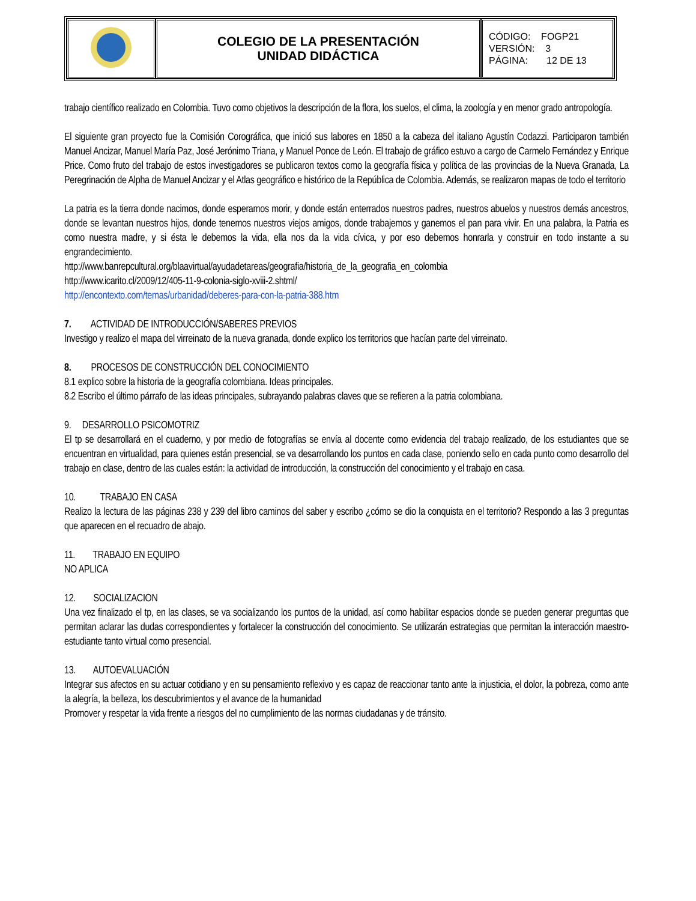| | COLEGIO DE LA PRESENTACIÓN UNIDAD DIDÁCTICA | CÓDIGO: FOGP21 VERSIÓN: 3 PÁGINA: 12 DE 13 |
trabajo científico realizado en Colombia. Tuvo como objetivos la descripción de la flora, los suelos, el clima, la zoología y en menor grado antropología.
El siguiente gran proyecto fue la Comisión Corográfica, que inició sus labores en 1850 a la cabeza del italiano Agustín Codazzi. Participaron también Manuel Ancizar, Manuel María Paz, José Jerónimo Triana, y Manuel Ponce de León. El trabajo de gráfico estuvo a cargo de Carmelo Fernández y Enrique Price. Como fruto del trabajo de estos investigadores se publicaron textos como la geografía física y política de las provincias de la Nueva Granada, La Peregrinación de Alpha de Manuel Ancizar y el Atlas geográfico e histórico de la República de Colombia. Además, se realizaron mapas de todo el territorio
La patria es la tierra donde nacimos, donde esperamos morir, y donde están enterrados nuestros padres, nuestros abuelos y nuestros demás ancestros, donde se levantan nuestros hijos, donde tenemos nuestros viejos amigos, donde trabajemos y ganemos el pan para vivir. En una palabra, la Patria es como nuestra madre, y si ésta le debemos la vida, ella nos da la vida cívica, y por eso debemos honrarla y construir en todo instante a su engrandecimiento.
http://www.banrepcultural.org/blaavirtual/ayudadetareas/geografia/historia_de_la_geografia_en_colombia
http://www.icarito.cl/2009/12/405-11-9-colonia-siglo-xviii-2.shtml/
http://encontexto.com/temas/urbanidad/deberes-para-con-la-patria-388.htm
7. ACTIVIDAD DE INTRODUCCIÓN/SABERES PREVIOS
Investigo y realizo el mapa del virreinato de la nueva granada, donde explico los territorios que hacían parte del virreinato.
8. PROCESOS DE CONSTRUCCIÓN DEL CONOCIMIENTO
8.1 explico sobre la historia de la geografía colombiana. Ideas principales.
8.2 Escribo el último párrafo de las ideas principales, subrayando palabras claves que se refieren a la patria colombiana.
9. DESARROLLO PSICOMOTRIZ
El tp se desarrollará en el cuaderno, y por medio de fotografías se envía al docente como evidencia del trabajo realizado, de los estudiantes que se encuentran en virtualidad, para quienes están presencial, se va desarrollando los puntos en cada clase, poniendo sello en cada punto como desarrollo del trabajo en clase, dentro de las cuales están: la actividad de introducción, la construcción del conocimiento y el trabajo en casa.
10. TRABAJO EN CASA
Realizo la lectura de las páginas 238 y 239 del libro caminos del saber y escribo ¿cómo se dio la conquista en el territorio? Respondo a las 3 preguntas que aparecen en el recuadro de abajo.
11. TRABAJO EN EQUIPO
NO APLICA
12. SOCIALIZACION
Una vez finalizado el tp, en las clases, se va socializando los puntos de la unidad, así como habilitar espacios donde se pueden generar preguntas que permitan aclarar las dudas correspondientes y fortalecer la construcción del conocimiento. Se utilizarán estrategias que permitan la interacción maestro-estudiante tanto virtual como presencial.
13. AUTOEVALUACIÓN
Integrar sus afectos en su actuar cotidiano y en su pensamiento reflexivo y es capaz de reaccionar tanto ante la injusticia, el dolor, la pobreza, como ante la alegría, la belleza, los descubrimientos y el avance de la humanidad
Promover y respetar la vida frente a riesgos del no cumplimiento de las normas ciudadanas y de tránsito.